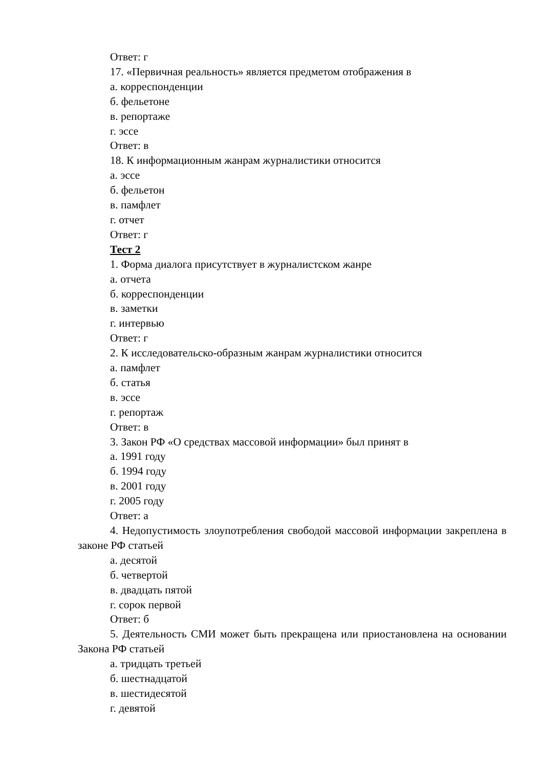Ответ: г
17. «Первичная реальность» является предметом отображения в
а. корреспонденции
б. фельетоне
в. репортаже
г. эссе
Ответ: в
18. К информационным жанрам журналистики относится
а. эссе
б. фельетон
в. памфлет
г. отчет
Ответ: г
Тест 2
1. Форма диалога присутствует в журналистском жанре
а. отчета
б. корреспонденции
в. заметки
г. интервью
Ответ: г
2. К исследовательско-образным жанрам журналистики относится
а. памфлет
б. статья
в. эссе
г. репортаж
Ответ: в
3. Закон РФ «О средствах массовой информации» был принят в
а. 1991 году
б. 1994 году
в. 2001 году
г. 2005 году
Ответ: а
4. Недопустимость злоупотребления свободой массовой информации закреплена в законе РФ статьей
а. десятой
б. четвертой
в. двадцать пятой
г. сорок первой
Ответ: б
5. Деятельность СМИ может быть прекращена или приостановлена на основании Закона РФ статьей
а. тридцать третьей
б. шестнадцатой
в. шестидесятой
г. девятой